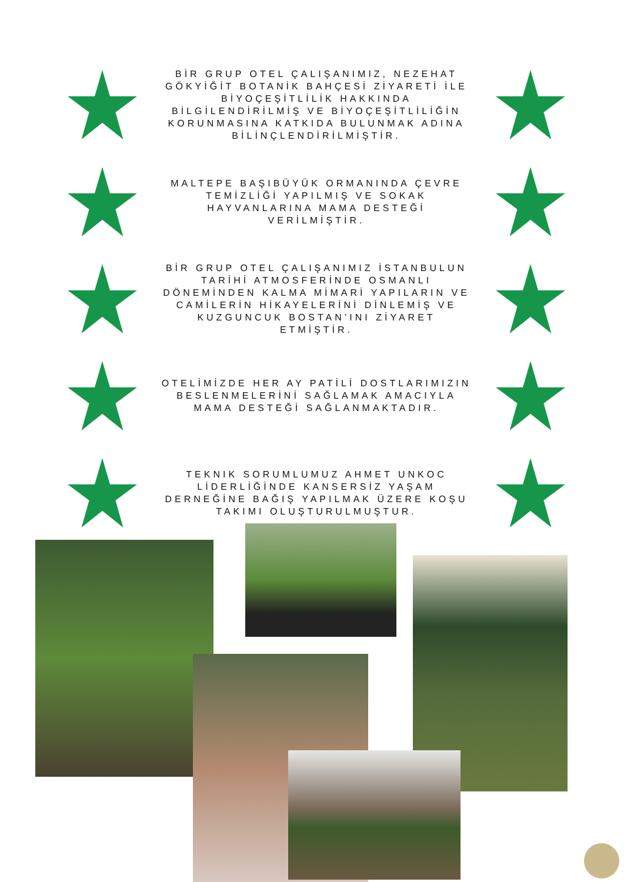BİR GRUP OTEL ÇALIŞANIMIZ, NEZEHAT GÖKYİĞİT BOTANİK BAHÇESİ ZİYARETİ İLE BİYOÇEŞİTLİLİK HAKKINDA BİLGİLENDİRİLMİŞ VE BİYOÇEŞİTLİLİĞİN KORUNMASINA KATKIDA BULUNMAK ADINA BİLİNÇLENDİRİLMİŞTİR.
MALTEPE BAŞIBÜYÜK ORMANINDA ÇEVRE TEMİZLİĞİ YAPILMIŞ VE SOKAK HAYVANLARINA MAMA DESTEĞİ VERİLMİŞTİR.
BİR GRUP OTEL ÇALIŞANIMIZ İSTANBULUN TARİHİ ATMOSFERİNDE OSMANLI DÖNEMİNDEN KALMA MİMARİ YAPILARIN VE CAMİLERİN HİKAYELERİNİ DİNLEMİŞ VE KUZGUNCUK BOSTAN’INI ZİYARET ETMİŞTİR.
OTELİMİZDE HER AY PATİLİ DOSTLARIMIZIN BESLENMELERİNİ SAĞLAMAK AMACIYLA MAMA DESTEĞİ SAĞLANMAKTADIR.
TEKNIK SORUMLUMUZ AHMET UNKOC LİDERLİĞİNDE KANSERSİZ YAŞAM DERNEĞİNE BAĞIŞ YAPILMAK ÜZERE KOŞU TAKIMI OLUŞTURULMUŞTUR.